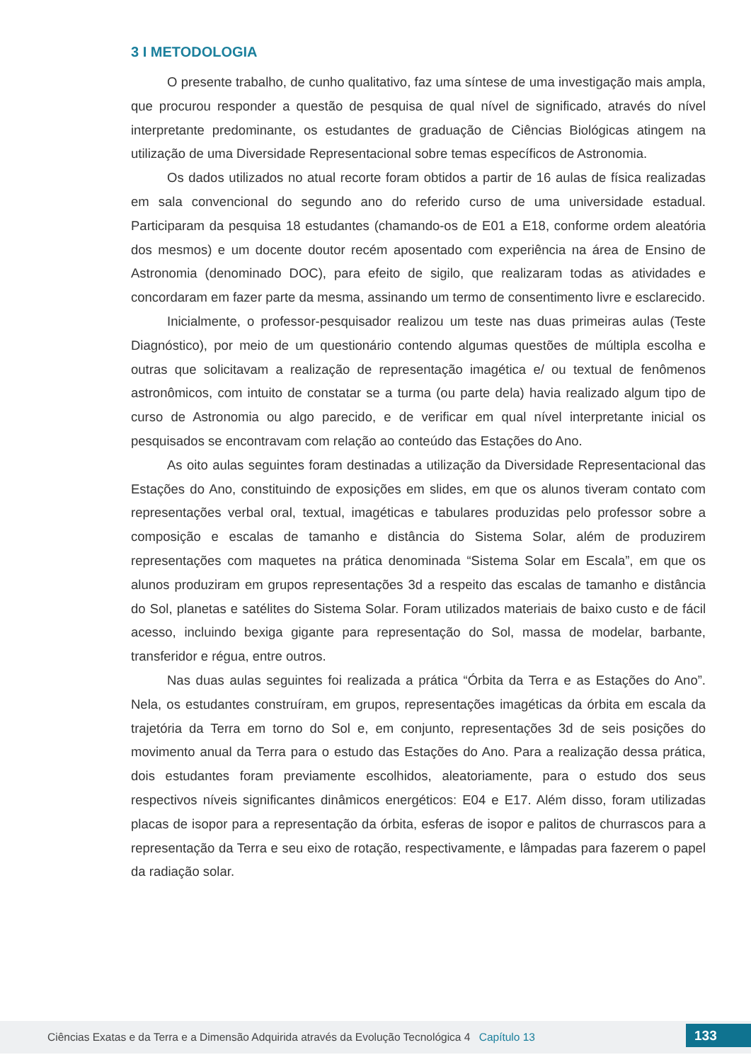3 I METODOLOGIA
O presente trabalho, de cunho qualitativo, faz uma síntese de uma investigação mais ampla, que procurou responder a questão de pesquisa de qual nível de significado, através do nível interpretante predominante, os estudantes de graduação de Ciências Biológicas atingem na utilização de uma Diversidade Representacional sobre temas específicos de Astronomia.
Os dados utilizados no atual recorte foram obtidos a partir de 16 aulas de física realizadas em sala convencional do segundo ano do referido curso de uma universidade estadual. Participaram da pesquisa 18 estudantes (chamando-os de E01 a E18, conforme ordem aleatória dos mesmos) e um docente doutor recém aposentado com experiência na área de Ensino de Astronomia (denominado DOC), para efeito de sigilo, que realizaram todas as atividades e concordaram em fazer parte da mesma, assinando um termo de consentimento livre e esclarecido.
Inicialmente, o professor-pesquisador realizou um teste nas duas primeiras aulas (Teste Diagnóstico), por meio de um questionário contendo algumas questões de múltipla escolha e outras que solicitavam a realização de representação imagética e/ ou textual de fenômenos astronômicos, com intuito de constatar se a turma (ou parte dela) havia realizado algum tipo de curso de Astronomia ou algo parecido, e de verificar em qual nível interpretante inicial os pesquisados se encontravam com relação ao conteúdo das Estações do Ano.
As oito aulas seguintes foram destinadas a utilização da Diversidade Representacional das Estações do Ano, constituindo de exposições em slides, em que os alunos tiveram contato com representações verbal oral, textual, imagéticas e tabulares produzidas pelo professor sobre a composição e escalas de tamanho e distância do Sistema Solar, além de produzirem representações com maquetes na prática denominada “Sistema Solar em Escala”, em que os alunos produziram em grupos representações 3d a respeito das escalas de tamanho e distância do Sol, planetas e satélites do Sistema Solar. Foram utilizados materiais de baixo custo e de fácil acesso, incluindo bexiga gigante para representação do Sol, massa de modelar, barbante, transferidor e régua, entre outros.
Nas duas aulas seguintes foi realizada a prática “Órbita da Terra e as Estações do Ano”. Nela, os estudantes construíram, em grupos, representações imagéticas da órbita em escala da trajetória da Terra em torno do Sol e, em conjunto, representações 3d de seis posições do movimento anual da Terra para o estudo das Estações do Ano. Para a realização dessa prática, dois estudantes foram previamente escolhidos, aleatoriamente, para o estudo dos seus respectivos níveis significantes dinâmicos energéticos: E04 e E17. Além disso, foram utilizadas placas de isopor para a representação da órbita, esferas de isopor e palitos de churrascos para a representação da Terra e seu eixo de rotação, respectivamente, e lâmpadas para fazerem o papel da radiação solar.
Ciências Exatas e da Terra e a Dimensão Adquirida através da Evolução Tecnológica 4 Capítulo 13
133